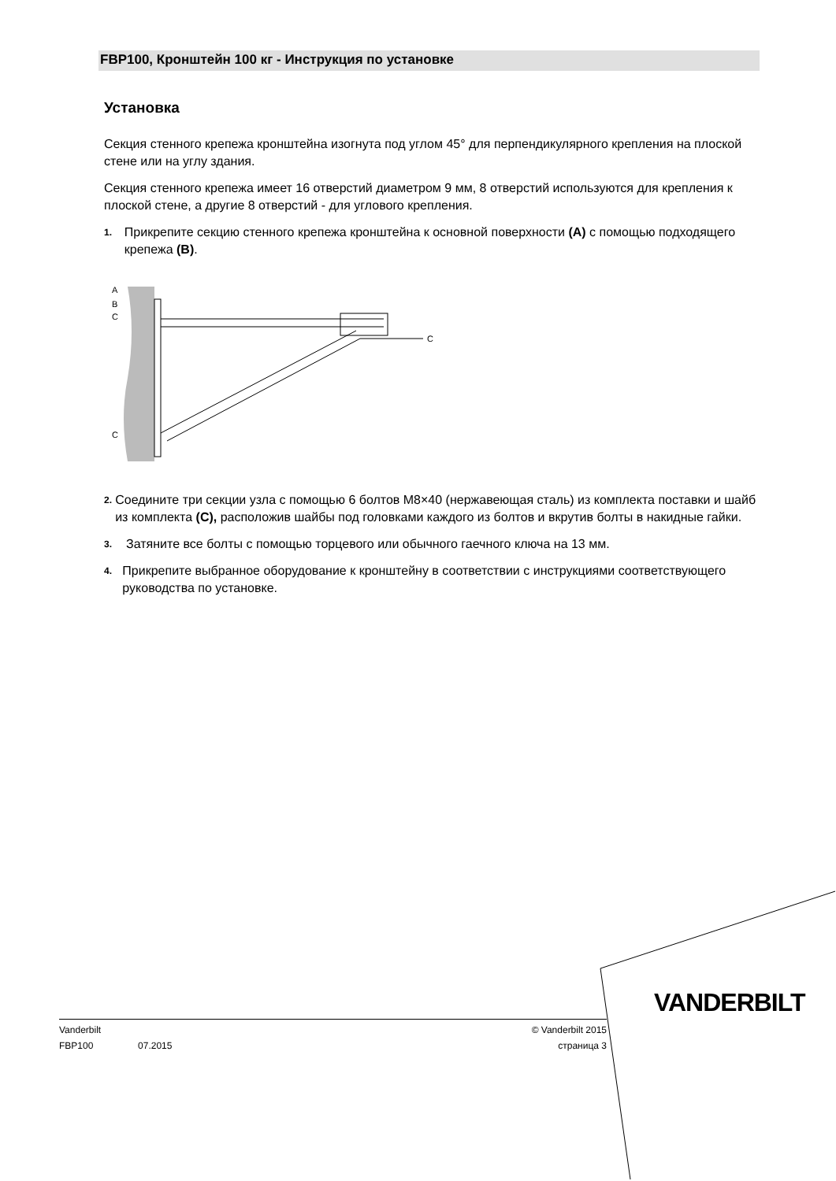FBP100, Кронштейн 100 кг - Инструкция по установке
Установка
Секция стенного крепежа кронштейна изогнута под углом 45° для перпендикулярного крепления на плоской стене или на углу здания.
Секция стенного крепежа имеет 16 отверстий диаметром 9 мм, 8 отверстий используются для крепления к плоской стене, а другие 8 отверстий - для углового крепления.
1. Прикрепите секцию стенного крепежа кронштейна к основной поверхности (A) с помощью подходящего крепежа (B).
A
B
C
C
C
2. Соедините три секции узла с помощью 6 болтов M8×40 (нержавеющая сталь) из комплекта поставки и шайб из комплекта (C), расположив шайбы под головками каждого из болтов и вкрутив болты в накидные гайки.
3. Затяните все болты с помощью торцевого или обычного гаечного ключа на 13 мм.
4. Прикрепите выбранное оборудование к кронштейну в соответствии с инструкциями соответствующего руководства по установке.
VANDERBILT
Vanderbilt © Vanderbilt 2015
FBP100 07.2015 страница 3